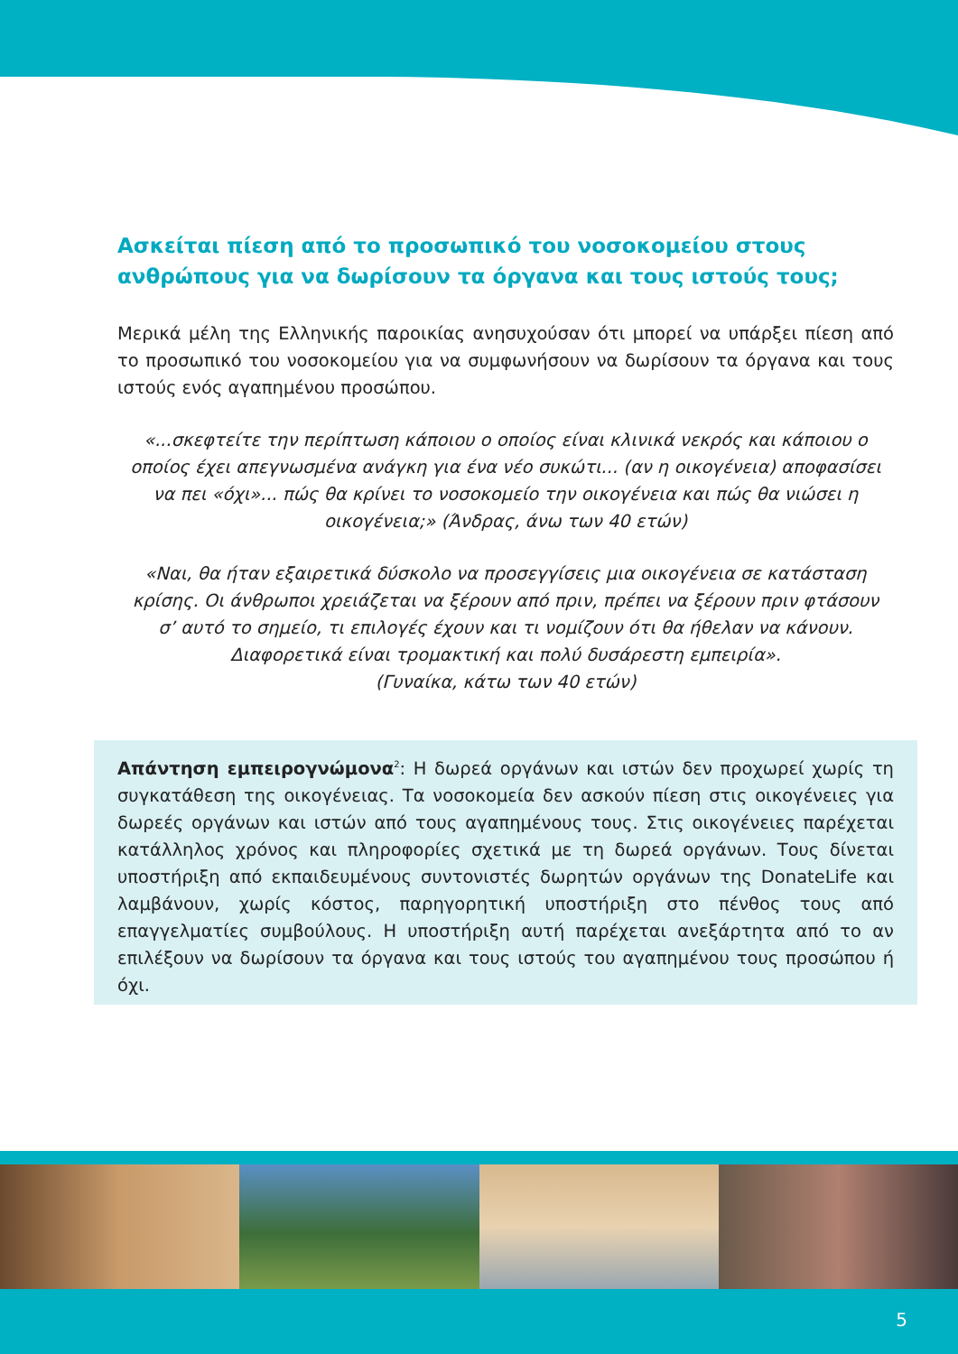Ασκείται πίεση από το προσωπικό του νοσοκομείου στους ανθρώπους για να δωρίσουν τα όργανα και τους ιστούς τους;
Μερικά μέλη της Ελληνικής παροικίας ανησυχούσαν ότι μπορεί να υπάρξει πίεση από το προσωπικό του νοσοκομείου για να συμφωνήσουν να δωρίσουν τα όργανα και τους ιστούς ενός αγαπημένου προσώπου.
«...σκεφτείτε την περίπτωση κάποιου ο οποίος είναι κλινικά νεκρός και κάποιου ο οποίος έχει απεγνωσμένα ανάγκη για ένα νέο συκώτι... (αν η οικογένεια) αποφασίσει να πει «όχι»... πώς θα κρίνει το νοσοκομείο την οικογένεια και πώς θα νιώσει η οικογένεια;» (Άνδρας, άνω των 40 ετών)
«Ναι, θα ήταν εξαιρετικά δύσκολο να προσεγγίσεις μια οικογένεια σε κατάσταση κρίσης. Οι άνθρωποι χρειάζεται να ξέρουν από πριν, πρέπει να ξέρουν πριν φτάσουν σ’ αυτό το σημείο, τι επιλογές έχουν και τι νομίζουν ότι θα ήθελαν να κάνουν. Διαφορετικά είναι τρομακτική και πολύ δυσάρεστη εμπειρία».
(Γυναίκα, κάτω των 40 ετών)
Απάντηση εμπειρογνώμονα<sup>2</sup>: Η δωρεά οργάνων και ιστών δεν προχωρεί χωρίς τη συγκατάθεση της οικογένειας. Τα νοσοκομεία δεν ασκούν πίεση στις οικογένειες για δωρεές οργάνων και ιστών από τους αγαπημένους τους. Στις οικογένειες παρέχεται κατάλληλος χρόνος και πληροφορίες σχετικά με τη δωρεά οργάνων. Τους δίνεται υποστήριξη από εκπαιδευμένους συντονιστές δωρητών οργάνων της DonateLife και λαμβάνουν, χωρίς κόστος, παρηγορητική υποστήριξη στο πένθος τους από επαγγελματίες συμβούλους. Η υποστήριξη αυτή παρέχεται ανεξάρτητα από το αν επιλέξουν να δωρίσουν τα όργανα και τους ιστούς του αγαπημένου τους προσώπου ή όχι.
5